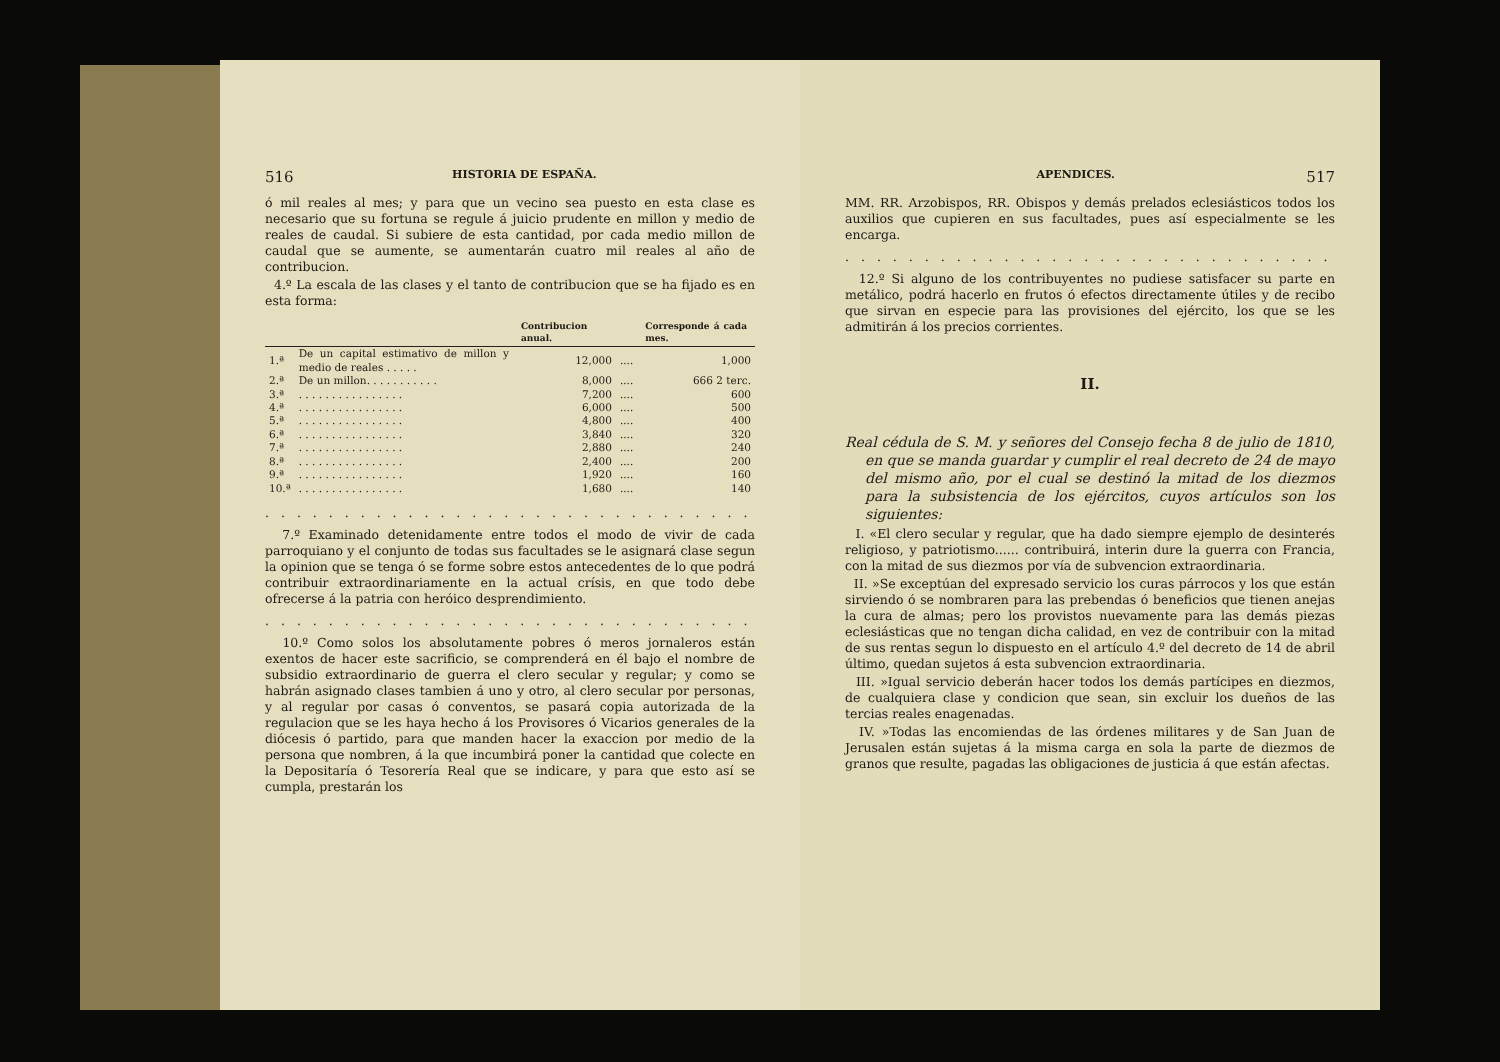516 HISTORIA DE ESPAÑA.
ó mil reales al mes; y para que un vecino sea puesto en esta clase es necesario que su fortuna se regule á juicio prudente en millon y medio de reales de caudal. Si subiere de esta cantidad, por cada medio millon de caudal que se aumente, se aumentarán cuatro mil reales al año de contribucion.
4.º La escala de las clases y el tanto de contribucion que se ha fijado es en esta forma:
| | | Contribucion anual. | | Corresponde á cada mes. |
| --- | --- | --- | --- | --- |
| 1.ª | De un capital estimativo de millon y medio de reales . . . . . | 12,000 | .... | 1,000 |
| 2.ª | De un millon. . . . . . . . . . . | 8,000 | .... | 666 2 terc. |
| 3.ª | . . . . . . . . . . . . . . . . | 7,200 | .... | 600 |
| 4.ª | . . . . . . . . . . . . . . . . | 6,000 | .... | 500 |
| 5.ª | . . . . . . . . . . . . . . . . | 4,800 | .... | 400 |
| 6.ª | . . . . . . . . . . . . . . . . | 3,840 | .... | 320 |
| 7.ª | . . . . . . . . . . . . . . . . | 2,880 | .... | 240 |
| 8.ª | . . . . . . . . . . . . . . . . | 2,400 | .... | 200 |
| 9.ª | . . . . . . . . . . . . . . . . | 1,920 | .... | 160 |
| 10.ª | . . . . . . . . . . . . . . . . | 1,680 | .... | 140 |
. . . . . . . . . . . . . . . . . . . . . . . . . . . . . . . . . . . .
7.º Examinado detenidamente entre todos el modo de vivir de cada parroquiano y el conjunto de todas sus facultades se le asignará clase segun la opinion que se tenga ó se forme sobre estos antecedentes de lo que podrá contribuir extraordinariamente en la actual crísis, en que todo debe ofrecerse á la patria con heróico desprendimiento.
. . . . . . . . . . . . . . . . . . . . . . . . . . . . . . . . . . . .
10.º Como solos los absolutamente pobres ó meros jornaleros están exentos de hacer este sacrificio, se comprenderá en él bajo el nombre de subsidio extraordinario de guerra el clero secular y regular; y como se habrán asignado clases tambien á uno y otro, al clero secular por personas, y al regular por casas ó conventos, se pasará copia autorizada de la regulacion que se les haya hecho á los Provisores ó Vicarios generales de la diócesis ó partido, para que manden hacer la exaccion por medio de la persona que nombren, á la que incumbirá poner la cantidad que colecte en la Depositaría ó Tesorería Real que se indicare, y para que esto así se cumpla, prestarán los
APENDICES. 517
MM. RR. Arzobispos, RR. Obispos y demás prelados eclesiásticos todos los auxilios que cupieren en sus facultades, pues así especialmente se les encarga.
. . . . . . . . . . . . . . . . . . . . . . . . . . . . . . . . . . . .
12.º Si alguno de los contribuyentes no pudiese satisfacer su parte en metálico, podrá hacerlo en frutos ó efectos directamente útiles y de recibo que sirvan en especie para las provisiones del ejército, los que se les admitirán á los precios corrientes.
II.
Real cédula de S. M. y señores del Consejo fecha 8 de julio de 1810, en que se manda guardar y cumplir el real decreto de 24 de mayo del mismo año, por el cual se destinó la mitad de los diezmos para la subsistencia de los ejércitos, cuyos artículos son los siguientes:
I. «El clero secular y regular, que ha dado siempre ejemplo de desinterés religioso, y patriotismo...... contribuirá, interin dure la guerra con Francia, con la mitad de sus diezmos por vía de subvencion extraordinaria.
II. »Se exceptúan del expresado servicio los curas párrocos y los que están sirviendo ó se nombraren para las prebendas ó beneficios que tienen anejas la cura de almas; pero los provistos nuevamente para las demás piezas eclesiásticas que no tengan dicha calidad, en vez de contribuir con la mitad de sus rentas segun lo dispuesto en el artículo 4.º del decreto de 14 de abril último, quedan sujetos á esta subvencion extraordinaria.
III. »Igual servicio deberán hacer todos los demás partícipes en diezmos, de cualquiera clase y condicion que sean, sin excluir los dueños de las tercias reales enagenadas.
IV. »Todas las encomiendas de las órdenes militares y de San Juan de Jerusalen están sujetas á la misma carga en sola la parte de diezmos de granos que resulte, pagadas las obligaciones de justicia á que están afectas.